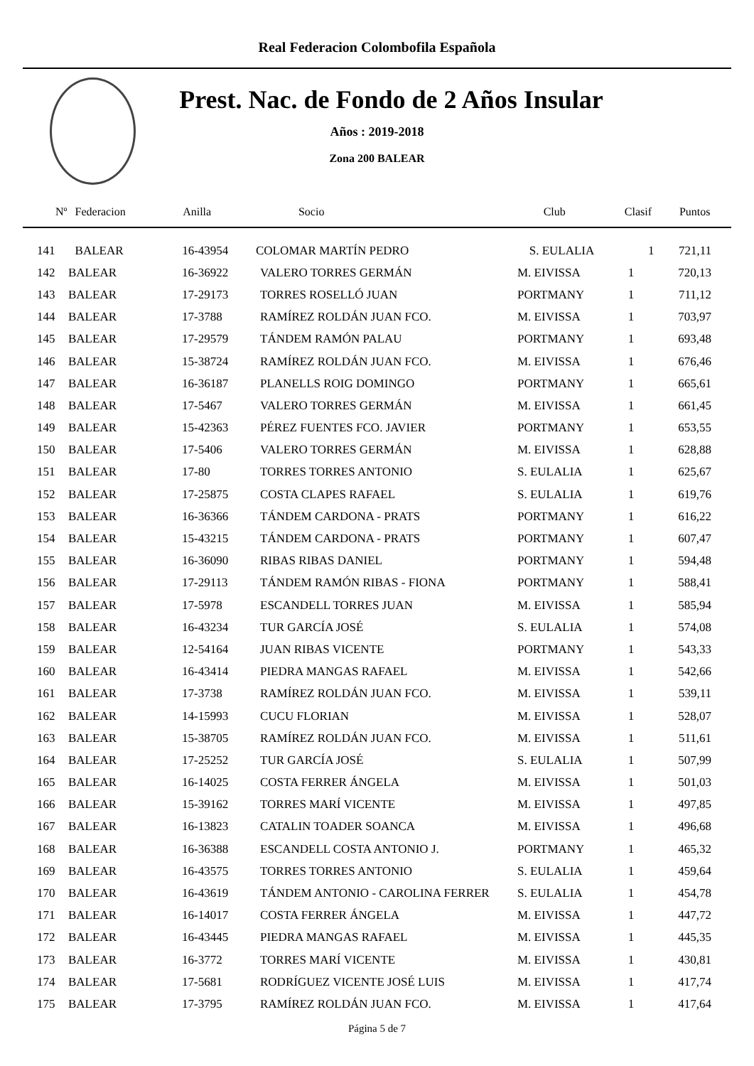Real Federacion Colombofila Española
Prest. Nac. de Fondo de 2 Años Insular
Años : 2019-2018
Zona 200 BALEAR
| Nº | Federacion | Anilla | Socio | Club | Clasif | Puntos |
| --- | --- | --- | --- | --- | --- | --- |
| 141 | BALEAR | 16-43954 | COLOMAR MARTÍN PEDRO | S. EULALIA | 1 | 721,11 |
| 142 | BALEAR | 16-36922 | VALERO TORRES GERMÁN | M. EIVISSA | 1 | 720,13 |
| 143 | BALEAR | 17-29173 | TORRES ROSELLÓ JUAN | PORTMANY | 1 | 711,12 |
| 144 | BALEAR | 17-3788 | RAMÍREZ ROLDÁN JUAN FCO. | M. EIVISSA | 1 | 703,97 |
| 145 | BALEAR | 17-29579 | TÁNDEM RAMÓN PALAU | PORTMANY | 1 | 693,48 |
| 146 | BALEAR | 15-38724 | RAMÍREZ ROLDÁN JUAN FCO. | M. EIVISSA | 1 | 676,46 |
| 147 | BALEAR | 16-36187 | PLANELLS ROIG DOMINGO | PORTMANY | 1 | 665,61 |
| 148 | BALEAR | 17-5467 | VALERO TORRES GERMÁN | M. EIVISSA | 1 | 661,45 |
| 149 | BALEAR | 15-42363 | PÉREZ FUENTES FCO. JAVIER | PORTMANY | 1 | 653,55 |
| 150 | BALEAR | 17-5406 | VALERO TORRES GERMÁN | M. EIVISSA | 1 | 628,88 |
| 151 | BALEAR | 17-80 | TORRES TORRES ANTONIO | S. EULALIA | 1 | 625,67 |
| 152 | BALEAR | 17-25875 | COSTA CLAPES RAFAEL | S. EULALIA | 1 | 619,76 |
| 153 | BALEAR | 16-36366 | TÁNDEM CARDONA - PRATS | PORTMANY | 1 | 616,22 |
| 154 | BALEAR | 15-43215 | TÁNDEM CARDONA - PRATS | PORTMANY | 1 | 607,47 |
| 155 | BALEAR | 16-36090 | RIBAS RIBAS DANIEL | PORTMANY | 1 | 594,48 |
| 156 | BALEAR | 17-29113 | TÁNDEM RAMÓN RIBAS - FIONA | PORTMANY | 1 | 588,41 |
| 157 | BALEAR | 17-5978 | ESCANDELL TORRES JUAN | M. EIVISSA | 1 | 585,94 |
| 158 | BALEAR | 16-43234 | TUR GARCÍA JOSÉ | S. EULALIA | 1 | 574,08 |
| 159 | BALEAR | 12-54164 | JUAN RIBAS VICENTE | PORTMANY | 1 | 543,33 |
| 160 | BALEAR | 16-43414 | PIEDRA MANGAS RAFAEL | M. EIVISSA | 1 | 542,66 |
| 161 | BALEAR | 17-3738 | RAMÍREZ ROLDÁN JUAN FCO. | M. EIVISSA | 1 | 539,11 |
| 162 | BALEAR | 14-15993 | CUCU FLORIAN | M. EIVISSA | 1 | 528,07 |
| 163 | BALEAR | 15-38705 | RAMÍREZ ROLDÁN JUAN FCO. | M. EIVISSA | 1 | 511,61 |
| 164 | BALEAR | 17-25252 | TUR GARCÍA JOSÉ | S. EULALIA | 1 | 507,99 |
| 165 | BALEAR | 16-14025 | COSTA FERRER ÁNGELA | M. EIVISSA | 1 | 501,03 |
| 166 | BALEAR | 15-39162 | TORRES MARÍ VICENTE | M. EIVISSA | 1 | 497,85 |
| 167 | BALEAR | 16-13823 | CATALIN TOADER SOANCA | M. EIVISSA | 1 | 496,68 |
| 168 | BALEAR | 16-36388 | ESCANDELL COSTA ANTONIO J. | PORTMANY | 1 | 465,32 |
| 169 | BALEAR | 16-43575 | TORRES TORRES ANTONIO | S. EULALIA | 1 | 459,64 |
| 170 | BALEAR | 16-43619 | TÁNDEM ANTONIO - CAROLINA FERRER | S. EULALIA | 1 | 454,78 |
| 171 | BALEAR | 16-14017 | COSTA FERRER ÁNGELA | M. EIVISSA | 1 | 447,72 |
| 172 | BALEAR | 16-43445 | PIEDRA MANGAS RAFAEL | M. EIVISSA | 1 | 445,35 |
| 173 | BALEAR | 16-3772 | TORRES MARÍ VICENTE | M. EIVISSA | 1 | 430,81 |
| 174 | BALEAR | 17-5681 | RODRÍGUEZ VICENTE JOSÉ LUIS | M. EIVISSA | 1 | 417,74 |
| 175 | BALEAR | 17-3795 | RAMÍREZ ROLDÁN JUAN FCO. | M. EIVISSA | 1 | 417,64 |
Página 5 de 7